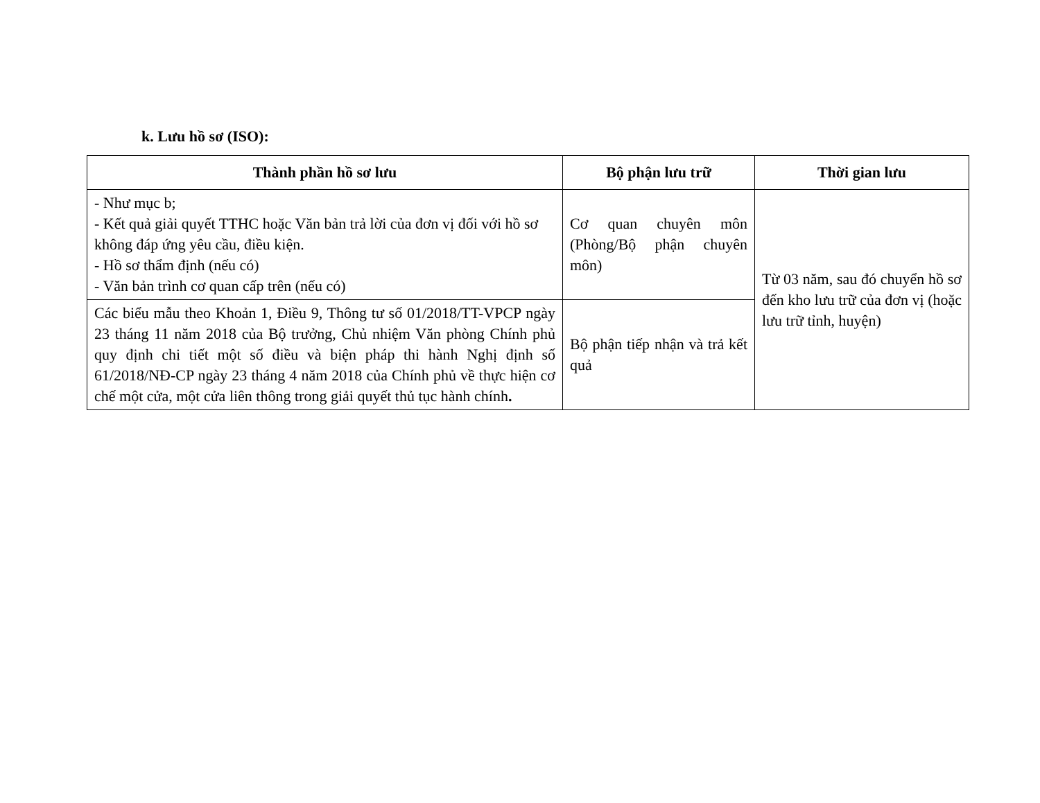k. Lưu hồ sơ (ISO):
| Thành phần hồ sơ lưu | Bộ phận lưu trữ | Thời gian lưu |
| --- | --- | --- |
| - Như mục b; - Kết quả giải quyết TTHC hoặc Văn bản trả lời của đơn vị đối với hồ sơ không đáp ứng yêu cầu, điều kiện. - Hồ sơ thẩm định (nếu có) - Văn bản trình cơ quan cấp trên (nếu có) | Cơ quan chuyên môn (Phòng/Bộ phận chuyên môn) | Từ 03 năm, sau đó chuyển hồ sơ đến kho lưu trữ của đơn vị (hoặc lưu trữ tỉnh, huyện) |
| Các biểu mẫu theo Khoản 1, Điều 9, Thông tư số 01/2018/TT-VPCP ngày 23 tháng 11 năm 2018 của Bộ trưởng, Chủ nhiệm Văn phòng Chính phủ quy định chi tiết một số điều và biện pháp thi hành Nghị định số 61/2018/NĐ-CP ngày 23 tháng 4 năm 2018 của Chính phủ về thực hiện cơ chế một cửa, một cửa liên thông trong giải quyết thủ tục hành chính . | Bộ phận tiếp nhận và trả kết quả | |